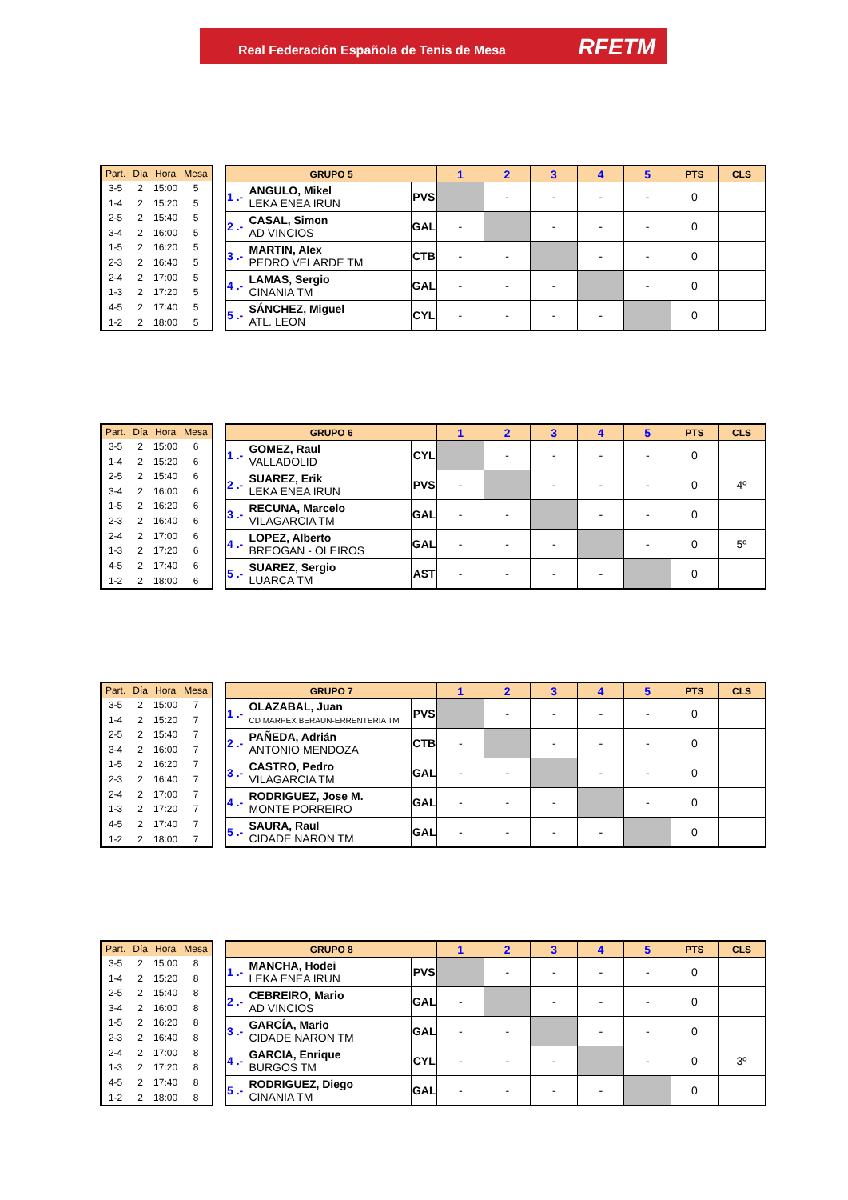Real Federación Española de Tenis de Mesa RFETM
| Part. | Día | Hora | Mesa |
| --- | --- | --- | --- |
| 3-5 | 2 | 15:00 | 5 |
| 1-4 | 2 | 15:20 | 5 |
| 2-5 | 2 | 15:40 | 5 |
| 3-4 | 2 | 16:00 | 5 |
| 1-5 | 2 | 16:20 | 5 |
| 2-3 | 2 | 16:40 | 5 |
| 2-4 | 2 | 17:00 | 5 |
| 1-3 | 2 | 17:20 | 5 |
| 4-5 | 2 | 17:40 | 5 |
| 1-2 | 2 | 18:00 | 5 |
| GRUPO 5 | | | 1 | 2 | 3 | 4 | 5 | PTS | CLS |
| --- | --- | --- | --- | --- | --- | --- | --- | --- | --- |
| 1 .- | ANGULO, Mikel LEKA ENEA IRUN | PVS | | - | - | - | - | 0 | |
| 2 .- | CASAL, Simon AD VINCIOS | GAL | - | | - | - | - | 0 | |
| 3 .- | MARTIN, Alex PEDRO VELARDE TM | CTB | - | - | | - | - | 0 | |
| 4 .- | LAMAS, Sergio CINANIA TM | GAL | - | - | - | | - | 0 | |
| 5 .- | SÁNCHEZ, Miguel ATL. LEON | CYL | - | - | - | - | | 0 | |
| Part. | Día | Hora | Mesa |
| --- | --- | --- | --- |
| 3-5 | 2 | 15:00 | 6 |
| 1-4 | 2 | 15:20 | 6 |
| 2-5 | 2 | 15:40 | 6 |
| 3-4 | 2 | 16:00 | 6 |
| 1-5 | 2 | 16:20 | 6 |
| 2-3 | 2 | 16:40 | 6 |
| 2-4 | 2 | 17:00 | 6 |
| 1-3 | 2 | 17:20 | 6 |
| 4-5 | 2 | 17:40 | 6 |
| 1-2 | 2 | 18:00 | 6 |
| GRUPO 6 | | | 1 | 2 | 3 | 4 | 5 | PTS | CLS |
| --- | --- | --- | --- | --- | --- | --- | --- | --- | --- |
| 1 .- | GOMEZ, Raul VALLADOLID | CYL | | - | - | - | - | 0 | |
| 2 .- | SUAREZ, Erik LEKA ENEA IRUN | PVS | - | | - | - | - | 0 | 4º |
| 3 .- | RECUNA, Marcelo VILAGARCIA TM | GAL | - | - | | - | - | 0 | |
| 4 .- | LOPEZ, Alberto BREOGAN - OLEIROS | GAL | - | - | - | | - | 0 | 5º |
| 5 .- | SUAREZ, Sergio LUARCA TM | AST | - | - | - | - | | 0 | |
| Part. | Día | Hora | Mesa |
| --- | --- | --- | --- |
| 3-5 | 2 | 15:00 | 7 |
| 1-4 | 2 | 15:20 | 7 |
| 2-5 | 2 | 15:40 | 7 |
| 3-4 | 2 | 16:00 | 7 |
| 1-5 | 2 | 16:20 | 7 |
| 2-3 | 2 | 16:40 | 7 |
| 2-4 | 2 | 17:00 | 7 |
| 1-3 | 2 | 17:20 | 7 |
| 4-5 | 2 | 17:40 | 7 |
| 1-2 | 2 | 18:00 | 7 |
| GRUPO 7 | | | 1 | 2 | 3 | 4 | 5 | PTS | CLS |
| --- | --- | --- | --- | --- | --- | --- | --- | --- | --- |
| 1 .- | OLAZABAL, Juan CD MARPEX BERAUN-ERRENTERIA TM | PVS | | - | - | - | - | 0 | |
| 2 .- | PAÑEDA, Adrián ANTONIO MENDOZA | CTB | - | | - | - | - | 0 | |
| 3 .- | CASTRO, Pedro VILAGARCIA TM | GAL | - | - | | - | - | 0 | |
| 4 .- | RODRIGUEZ, Jose M. MONTE PORREIRO | GAL | - | - | - | | - | 0 | |
| 5 .- | SAURA, Raul CIDADE NARON TM | GAL | - | - | - | - | | 0 | |
| Part. | Día | Hora | Mesa |
| --- | --- | --- | --- |
| 3-5 | 2 | 15:00 | 8 |
| 1-4 | 2 | 15:20 | 8 |
| 2-5 | 2 | 15:40 | 8 |
| 3-4 | 2 | 16:00 | 8 |
| 1-5 | 2 | 16:20 | 8 |
| 2-3 | 2 | 16:40 | 8 |
| 2-4 | 2 | 17:00 | 8 |
| 1-3 | 2 | 17:20 | 8 |
| 4-5 | 2 | 17:40 | 8 |
| 1-2 | 2 | 18:00 | 8 |
| GRUPO 8 | | | 1 | 2 | 3 | 4 | 5 | PTS | CLS |
| --- | --- | --- | --- | --- | --- | --- | --- | --- | --- |
| 1 .- | MANCHA, Hodei LEKA ENEA IRUN | PVS | | - | - | - | - | 0 | |
| 2 .- | CEBREIRO, Mario AD VINCIOS | GAL | - | | - | - | - | 0 | |
| 3 .- | GARCÍA, Mario CIDADE NARON TM | GAL | - | - | | - | - | 0 | |
| 4 .- | GARCIA, Enrique BURGOS TM | CYL | - | - | - | | - | 0 | 3º |
| 5 .- | RODRIGUEZ, Diego CINANIA TM | GAL | - | - | - | - | | 0 | |